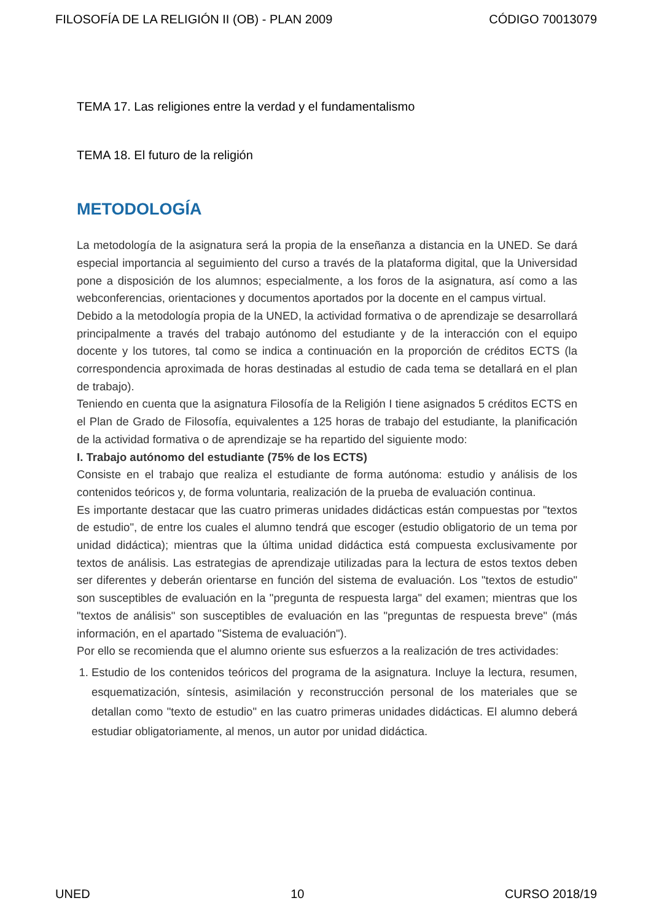FILOSOFÍA DE LA RELIGIÓN II (OB) - PLAN 2009 CÓDIGO 70013079
TEMA 17. Las religiones entre la verdad y el fundamentalismo
TEMA 18. El futuro de la religión
METODOLOGÍA
La metodología de la asignatura será la propia de la enseñanza a distancia en la UNED. Se dará especial importancia al seguimiento del curso a través de la plataforma digital, que la Universidad pone a disposición de los alumnos; especialmente, a los foros de la asignatura, así como a las webconferencias, orientaciones y documentos aportados por la docente en el campus virtual.
Debido a la metodología propia de la UNED, la actividad formativa o de aprendizaje se desarrollará principalmente a través del trabajo autónomo del estudiante y de la interacción con el equipo docente y los tutores, tal como se indica a continuación en la proporción de créditos ECTS (la correspondencia aproximada de horas destinadas al estudio de cada tema se detallará en el plan de trabajo).
Teniendo en cuenta que la asignatura Filosofía de la Religión I tiene asignados 5 créditos ECTS en el Plan de Grado de Filosofía, equivalentes a 125 horas de trabajo del estudiante, la planificación de la actividad formativa o de aprendizaje se ha repartido del siguiente modo:
I. Trabajo autónomo del estudiante (75% de los ECTS)
Consiste en el trabajo que realiza el estudiante de forma autónoma: estudio y análisis de los contenidos teóricos y, de forma voluntaria, realización de la prueba de evaluación continua.
Es importante destacar que las cuatro primeras unidades didácticas están compuestas por "textos de estudio", de entre los cuales el alumno tendrá que escoger (estudio obligatorio de un tema por unidad didáctica); mientras que la última unidad didáctica está compuesta exclusivamente por textos de análisis. Las estrategias de aprendizaje utilizadas para la lectura de estos textos deben ser diferentes y deberán orientarse en función del sistema de evaluación. Los "textos de estudio" son susceptibles de evaluación en la "pregunta de respuesta larga" del examen; mientras que los "textos de análisis" son susceptibles de evaluación en las "preguntas de respuesta breve" (más información, en el apartado "Sistema de evaluación").
Por ello se recomienda que el alumno oriente sus esfuerzos a la realización de tres actividades:
1. Estudio de los contenidos teóricos del programa de la asignatura. Incluye la lectura, resumen, esquematización, síntesis, asimilación y reconstrucción personal de los materiales que se detallan como "texto de estudio" en las cuatro primeras unidades didácticas. El alumno deberá estudiar obligatoriamente, al menos, un autor por unidad didáctica.
UNED 10 CURSO 2018/19